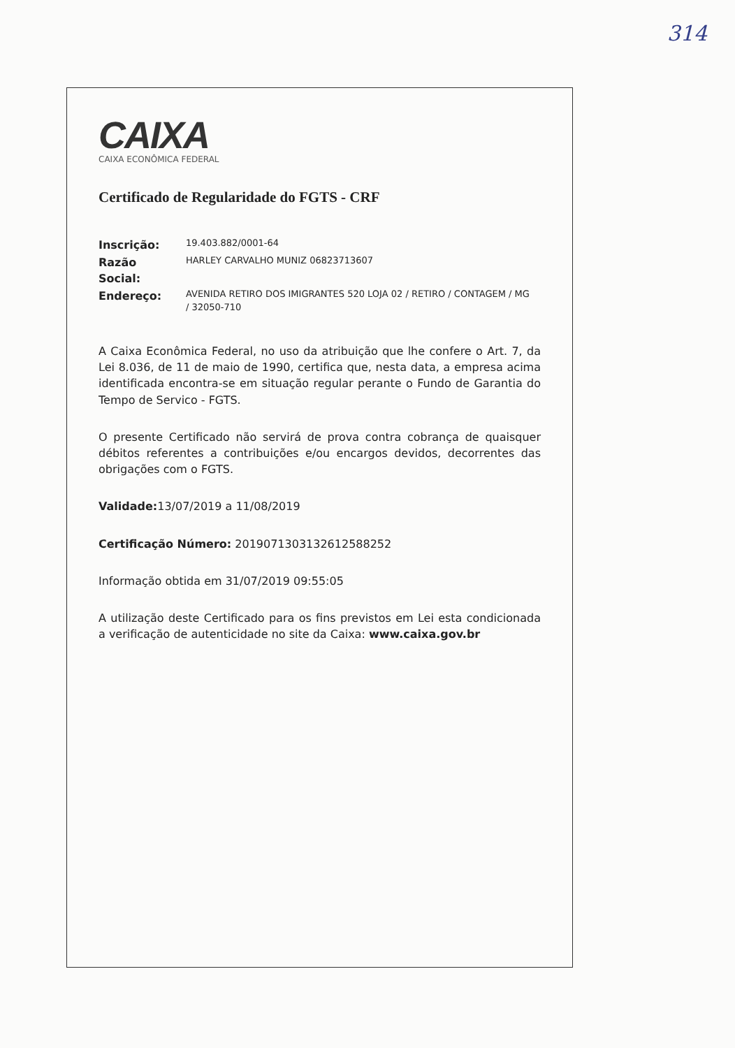314
CAIXA
CAIXA ECONÔMICA FEDERAL
Certificado de Regularidade do FGTS - CRF
| Inscrição: | 19.403.882/0001-64 |
| Razão Social: | HARLEY CARVALHO MUNIZ 06823713607 |
| Endereço: | AVENIDA RETIRO DOS IMIGRANTES 520 LOJA 02 / RETIRO / CONTAGEM / MG / 32050-710 |
A Caixa Econômica Federal, no uso da atribuição que lhe confere o Art. 7, da Lei 8.036, de 11 de maio de 1990, certifica que, nesta data, a empresa acima identificada encontra-se em situação regular perante o Fundo de Garantia do Tempo de Servico - FGTS.
O presente Certificado não servirá de prova contra cobrança de quaisquer débitos referentes a contribuições e/ou encargos devidos, decorrentes das obrigações com o FGTS.
Validade: 13/07/2019 a 11/08/2019
Certificação Número: 2019071303132612588252
Informação obtida em 31/07/2019 09:55:05
A utilização deste Certificado para os fins previstos em Lei esta condicionada a verificação de autenticidade no site da Caixa: www.caixa.gov.br